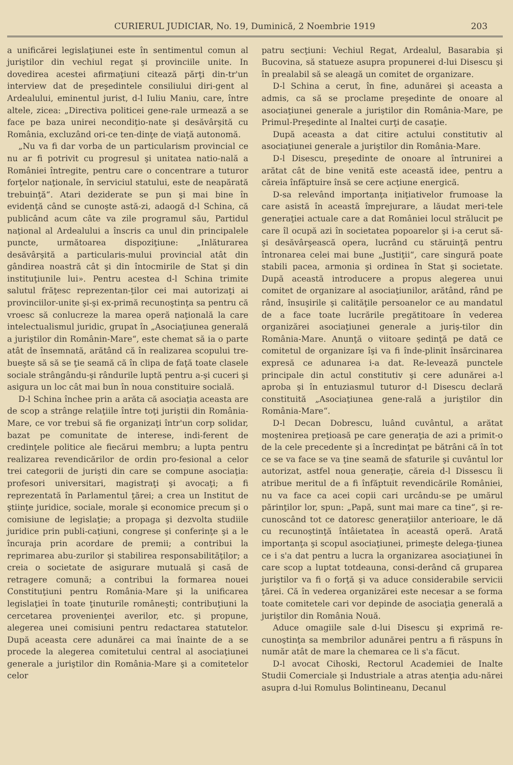CURIERUL JUDICIAR, No. 19, Duminică, 2 Noembrie 1919 203
a unificărei legislaţiunei este în sentimentul comun al juriştilor din vechiul regat şi provinciile unite. In dovedirea acestei afirmaţiuni citează părţi din-tr'un interview dat de preşedintele consiliului diri-gent al Ardealului, eminentul jurist, d-l Iuliu Maniu, care, între altele, zicea: „Directiva politicei gene-rale urmează a se face pe baza unirei necondiţio-nate şi desăvârşită cu România, excluzând ori-ce ten-dinţe de viaţă autonomă.
„Nu va fi dar vorba de un particularism provincial ce nu ar fi potrivit cu progresul şi unitatea natio-nală a României întregite, pentru care o concentrare a tuturor forţelor naţionale, în serviciul statului, este de neapărată trebuinţă“. Atari deziderate se pun şi mai bine în evidenţă când se cunoşte astă-zi, adaogă d-l Schina, că publicând acum câte va zile programul său, Partidul naţional al Ardealului a înscris ca unul din principalele puncte, următoarea dispoziţiune: „Inlăturarea desăvârşită a particularis-mului provincial atât din gândirea noastră cât şi din întocmirile de Stat şi din instituţiunile lui». Pentru acestea d-l Schina trimite salutul frăţesc reprezentan-ţilor cei mai autorizaţi ai provinciilor-unite şi-şi ex-primă recunoştinţa sa pentru că vroesc să conlucreze la marea operă naţională la care intelectualismul juridic, grupat în „Asociaţiunea generală a juriştilor din Românin-Mare“, este chemat să ia o parte atât de însemnată, arătând că în realizarea scopului tre-bueşte să să se ţie seamă că în clipa de faţă toate clasele sociale strângându-şi rândurile luptă pentru a-şi cuceri şi asigura un loc cât mai bun în noua constituire socială.
D-l Schina închee prin a arăta că asociaţia aceasta are de scop a strânge relaţiile între toţi juriştii din România-Mare, ce vor trebui să fie organizaţi într'un corp solidar, bazat pe comunitate de interese, indi-ferent de credinţele politice ale fiecărui membru; a lupta pentru realizarea revendicărilor de ordin pro-fesional a celor trei categorii de jurişti din care se compune asociaţia: profesori universitari, magistraţi şi avocaţi; a fi reprezentată în Parlamentul ţărei; a crea un Institut de ştiinţe juridice, sociale, morale şi economice precum şi o comisiune de legislaţie; a propaga şi dezvolta studiile juridice prin publi-caţiuni, congrese şi conferinţe şi a le încuraja prin acordare de premii; a contribui la reprimarea abu-zurilor şi stabilirea responsabilităţilor; a creia o societate de asigurare mutuală şi casă de retragere comună; a contribui la formarea nouei Constituţiuni pentru România-Mare şi la unificarea legislaţiei în toate ţinuturile româneşti; contribuţiuni la cercetarea provenienţei averilor, etc. şi propune, alegerea unei comisiuni pentru redactarea statutelor. După aceasta cere adunărei ca mai înainte de a se procede la alegerea comitetului central al asociaţiunei generale a juriştilor din România-Mare şi a comitetelor celor
patru secţiuni: Vechiul Regat, Ardealul, Basarabia şi Bucovina, să statueze asupra propunerei d-lui Disescu şi în prealabil să se aleagă un comitet de organizare.
D-l Schina a cerut, în fine, adunărei şi aceasta a admis, ca să se proclame preşedinte de onoare al asociaţiunei generale a juriştilor din România-Mare, pe Primul-Preşedinte al Inaltei curţi de casaţie.
După aceasta a dat citire actului constitutiv al asociaţiunei generale a juriştilor din România-Mare.
D-l Disescu, preşedinte de onoare al întrunirei a arătat cât de bine venită este această idee, pentru a căreia înfăptuire însă se cere acţiune energică.
D-sa relevând importanţa iniţiativelor frumoase la care asistă în această împrejurare, a lăudat meri-tele generaţiei actuale care a dat României locul strălucit pe care îl ocupă azi în societatea popoarelor şi i-a cerut să-şi desăvârşească opera, lucrând cu stăruinţă pentru întronarea celei mai bune „Justiţii“, care singură poate stabili pacea, armonia şi ordinea în Stat şi societate. După această introducere a propus alegerea unui comitet de organizare al asociaţiunilor, arătând, rând pe rând, însuşirile şi calităţile persoanelor ce au mandatul de a face toate lucrările pregătitoare în vederea organizărei asociaţiunei generale a juriş-tilor din România-Mare. Anunţă o viitoare şedinţă pe dată ce comitetul de organizare îşi va fi înde-plinit însărcinarea expresă ce adunarea i-a dat. Re-levează punctele principale din actul constitutiv şi cere adunărei a-l aproba şi în entuziasmul tuturor d-l Disescu declară constituită „Asociaţiunea gene-rală a juriştilor din România-Mare“.
D-l Decan Dobrescu, luând cuvântul, a arătat moştenirea preţioasă pe care generaţia de azi a primit-o de la cele precedente şi a încredinţat pe bătrâni că în tot ce se va face se va ţine seamă de sfaturile şi cuvântul lor autorizat, astfel noua generaţie, căreia d-l Dissescu îi atribue meritul de a fi înfăptuit revendicările României, nu va face ca acei copii cari urcându-se pe umărul părinţilor lor, spun: „Papă, sunt mai mare ca tine“, şi re-cunoscând tot ce datoresc generaţiilor anterioare, le dă cu recunoştinţă întâietatea în această operă. Arată importanţa şi scopul asociaţiunei, primeşte delega-ţiunea ce i s'a dat pentru a lucra la organizarea asociaţiunei în care scop a luptat totdeauna, consi-derând că gruparea juriştilor va fi o forţă şi va aduce considerabile servicii ţărei. Că în vederea organizărei este necesar a se forma toate comitetele cari vor depinde de asociaţia generală a juriştilor din România Nouă.
Aduce omagiile sale d-lui Disescu şi exprimă re-cunoştinţa sa membrilor adunărei pentru a fi răspuns în număr atât de mare la chemarea ce li s'a făcut.
D-l avocat Cihoski, Rectorul Academiei de Inalte Studii Comerciale şi Industriale a atras atenţia adu-nărei asupra d-lui Romulus Bolintineanu, Decanul